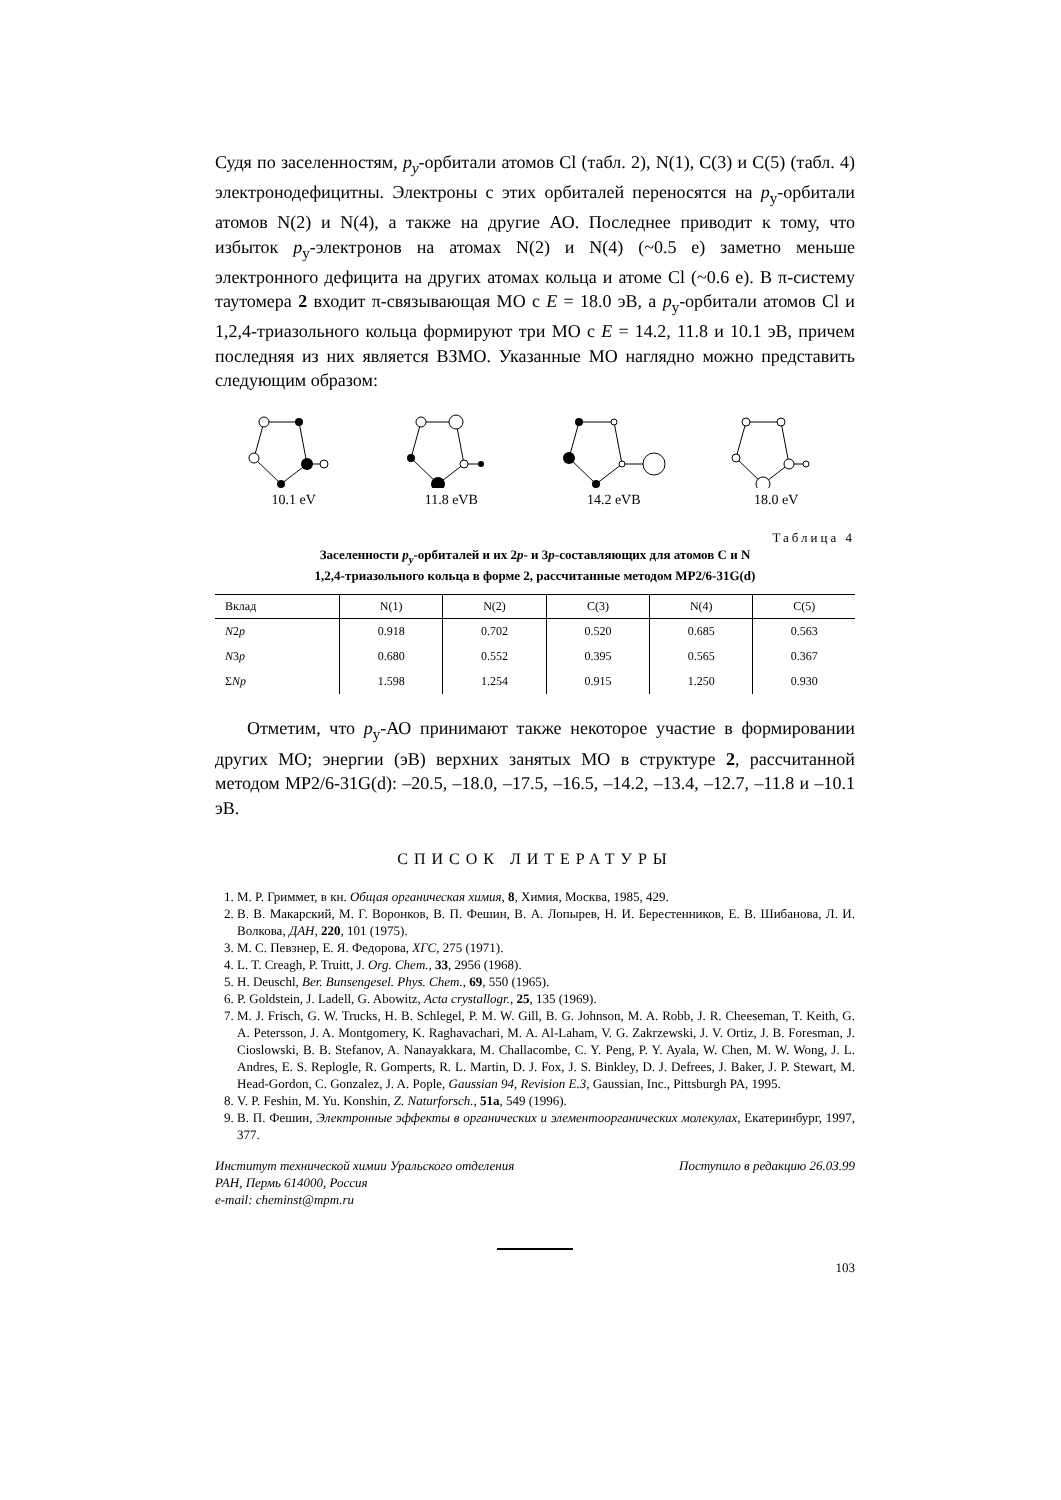Судя по заселенностям, p<sub>y</sub>-орбитали атомов Cl (табл. 2), N(1), C(3) и C(5) (табл. 4) электронодефицитны. Электроны с этих орбиталей переносятся на p<sub>y</sub>-орбитали атомов N(2) и N(4), а также на другие АО. Последнее приводит к тому, что избыток p<sub>y</sub>-электронов на атомах N(2) и N(4) (~0.5 e) заметно меньше электронного дефицита на других атомах кольца и атоме Cl (~0.6 e). В π-систему таутомера 2 входит π-связывающая МО с E = 18.0 эВ, а p<sub>y</sub>-орбитали атомов Cl и 1,2,4-триазольного кольца формируют три МО с E = 14.2, 11.8 и 10.1 эВ, причем последняя из них является ВЗМО. Указанные МО наглядно можно представить следующим образом:
10.1 eV
11.8 eVB
14.2 eVB
18.0 eV
Таблица 4
Заселенности p<sub>y</sub>-орбиталей и их 2p- и 3p-составляющих для атомов C и N
1,2,4-триазольного кольца в форме 2, рассчитанные методом MP2/6-31G(d)
| Вклад | N(1) | N(2) | C(3) | N(4) | C(5) |
| --- | --- | --- | --- | --- | --- |
| N 2 p | 0.918 | 0.702 | 0.520 | 0.685 | 0.563 |
| N 3 p | 0.680 | 0.552 | 0.395 | 0.565 | 0.367 |
| Σ Np | 1.598 | 1.254 | 0.915 | 1.250 | 0.930 |
Отметим, что p<sub>y</sub>-АО принимают также некоторое участие в формировании других МО; энергии (эВ) верхних занятых МО в структуре 2, рассчитанной методом MP2/6-31G(d): –20.5, –18.0, –17.5, –16.5, –14.2, –13.4, –12.7, –11.8 и –10.1 эВ.
СПИСОК ЛИТЕРАТУРЫ
1. М. Р. Гриммет, в кн. Общая органическая химия, 8, Химия, Москва, 1985, 429.
2. В. В. Макарский, М. Г. Воронков, В. П. Фешин, В. А. Лопырев, Н. И. Берестенников, Е. В. Шибанова, Л. И. Волкова, ДАН, 220, 101 (1975).
3. М. С. Певзнер, Е. Я. Федорова, ХГС, 275 (1971).
4. L. T. Creagh, P. Truitt, J. Org. Chem., 33, 2956 (1968).
5. H. Deuschl, Ber. Bunsengesel. Phys. Chem., 69, 550 (1965).
6. P. Goldstein, J. Ladell, G. Abowitz, Acta crystallogr., 25, 135 (1969).
7. M. J. Frisch, G. W. Trucks, H. B. Schlegel, P. M. W. Gill, B. G. Johnson, M. A. Robb, J. R. Cheeseman, T. Keith, G. A. Petersson, J. A. Montgomery, K. Raghavachari, M. A. Al-Laham, V. G. Zakrzewski, J. V. Ortiz, J. B. Foresman, J. Cioslowski, B. B. Stefanov, A. Nanayakkara, M. Challacombe, C. Y. Peng, P. Y. Ayala, W. Chen, M. W. Wong, J. L. Andres, E. S. Replogle, R. Gomperts, R. L. Martin, D. J. Fox, J. S. Binkley, D. J. Defrees, J. Baker, J. P. Stewart, M. Head-Gordon, C. Gonzalez, J. A. Pople, Gaussian 94, Revision E.3, Gaussian, Inc., Pittsburgh PA, 1995.
8. V. P. Feshin, M. Yu. Konshin, Z. Naturforsch., 51a, 549 (1996).
9. В. П. Фешин, Электронные эффекты в органических и элементоорганических молекулах, Екатеринбург, 1997, 377.
Институт технической химии Уральского отделения РАН, Пермь 614000, Россия
e-mail: cheminst@mpm.ru
Поступило в редакцию 26.03.99
103